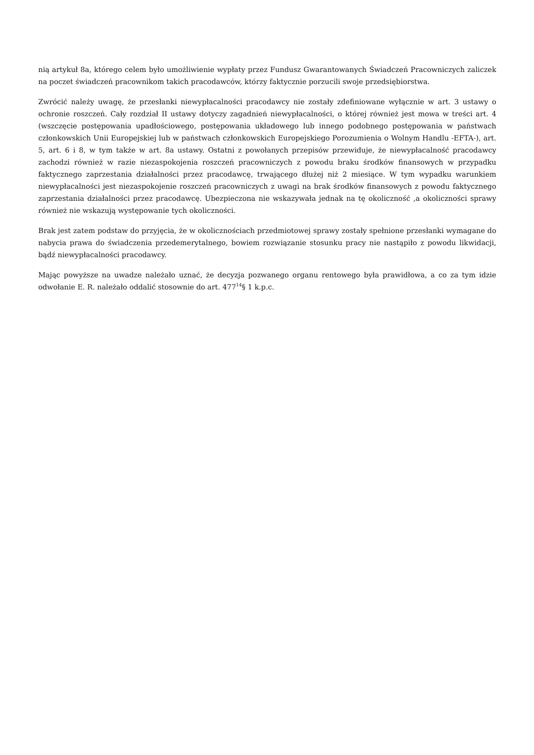nią artykuł 8a, którego celem było umożliwienie wypłaty przez Fundusz Gwarantowanych Świadczeń Pracowniczych zaliczek na poczet świadczeń pracownikom takich pracodawców, którzy faktycznie porzucili swoje przedsiębiorstwa.
Zwrócić należy uwagę, że przesłanki niewypłacalności pracodawcy nie zostały zdefiniowane wyłącznie w art. 3 ustawy o ochronie roszczeń. Cały rozdział II ustawy dotyczy zagadnień niewypłacalności, o której również jest mowa w treści art. 4 (wszczęcie postępowania upadłościowego, postępowania układowego lub innego podobnego postępowania w państwach członkowskich Unii Europejskiej lub w państwach członkowskich Europejskiego Porozumienia o Wolnym Handlu -EFTA-), art. 5, art. 6 i 8, w tym także w art. 8a ustawy. Ostatni z powołanych przepisów przewiduje, że niewypłacalność pracodawcy zachodzi również w razie niezaspokojenia roszczeń pracowniczych z powodu braku środków finansowych w przypadku faktycznego zaprzestania działalności przez pracodawcę, trwającego dłużej niż 2 miesiące. W tym wypadku warunkiem niewypłacalności jest niezaspokojenie roszczeń pracowniczych z uwagi na brak środków finansowych z powodu faktycznego zaprzestania działalności przez pracodawcę. Ubezpieczona nie wskazywała jednak na tę okoliczność ,a okoliczności sprawy również nie wskazują występowanie tych okoliczności.
Brak jest zatem podstaw do przyjęcia, że w okolicznościach przedmiotowej sprawy zostały spełnione przesłanki wymagane do nabycia prawa do świadczenia przedemerytalnego, bowiem rozwiązanie stosunku pracy nie nastąpiło z powodu likwidacji, bądź niewypłacalności pracodawcy.
Mając powyższe na uwadze należało uznać, że decyzja pozwanego organu rentowego była prawidłowa, a co za tym idzie odwołanie E. R. należało oddalić stosownie do art. 477<sup>14</sup>§ 1 k.p.c.